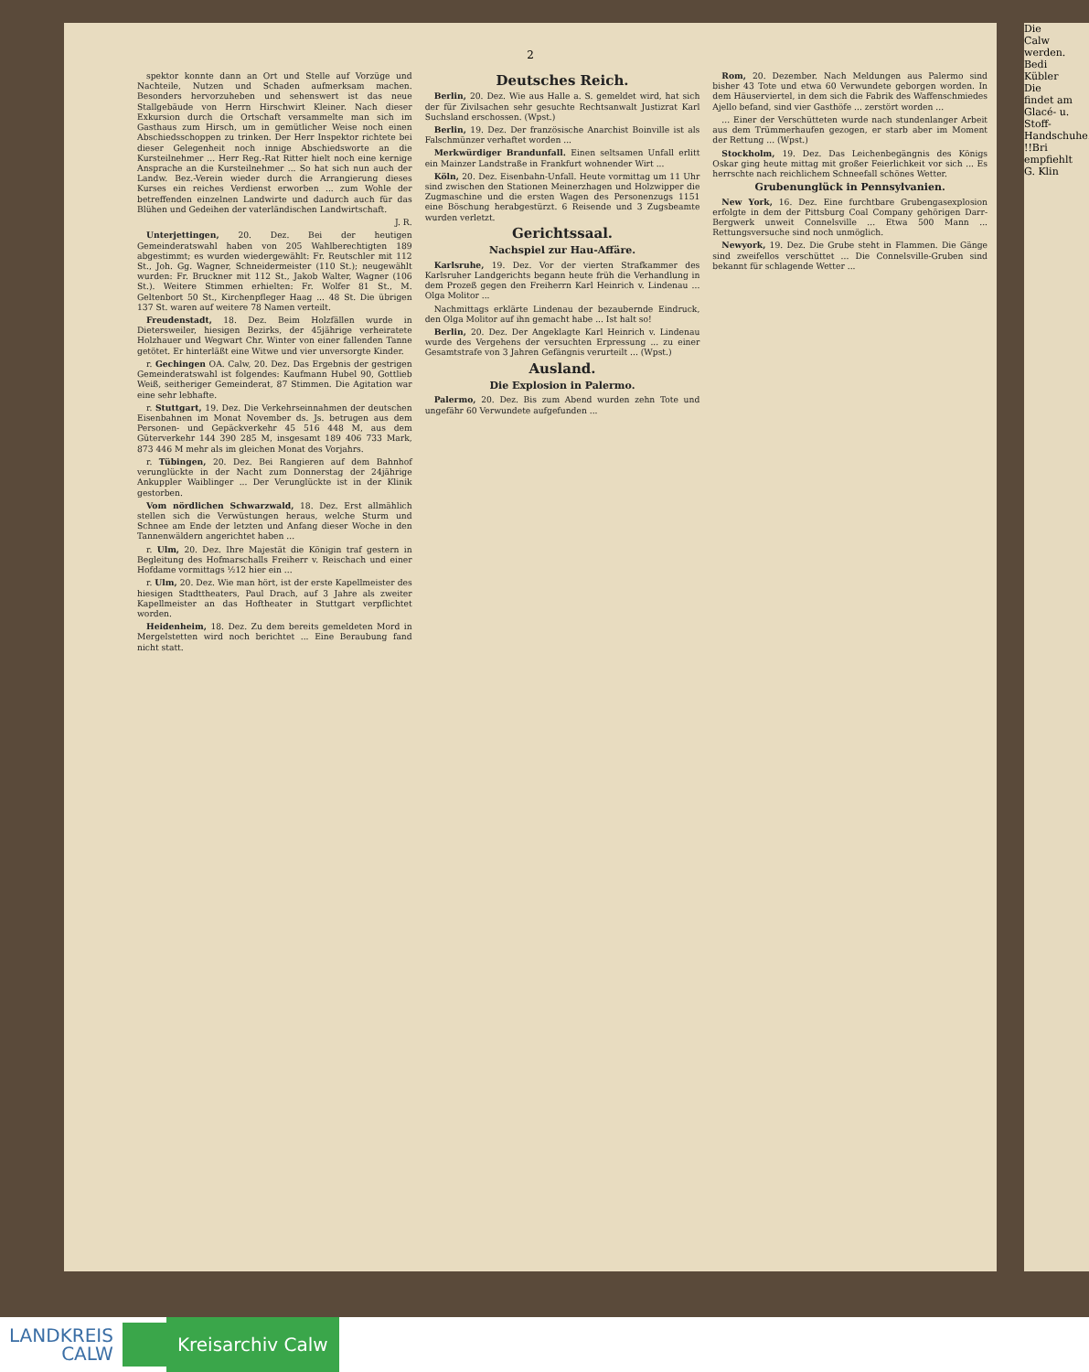2
spektor konnte dann an Ort und Stelle auf Vorzüge und Nachteile, Nutzen und Schaden aufmerksam machen. Besonders hervorzuheben und sehenswert ist das neue Stallgebäude von Herrn Hirschwirt Kleiner. Nach dieser Exkursion durch die Ortschaft versammelte man sich im Gasthaus zum Hirsch, um in gemütlicher Weise noch einen Abschiedsschoppen zu trinken. Der Herr Inspektor richtete bei dieser Gelegenheit noch innige Abschiedsworte an die Kursteilnehmer ... Herr Reg.-Rat Ritter hielt noch eine kernige Ansprache an die Kursteilnehmer ... So hat sich nun auch der Landw. Bez.-Verein wieder durch die Arrangierung dieses Kurses ein reiches Verdienst erworben ... zum Wohle der betreffenden einzelnen Landwirte und dadurch auch für das Blühen und Gedeihen der vaterländischen Landwirtschaft.
J. R.
Unterjettingen, 20. Dez. Bei der heutigen Gemeinderatswahl haben von 205 Wahlberechtigten 189 abgestimmt; es wurden wiedergewählt: Fr. Reutschler mit 112 St., Joh. Gg. Wagner, Schneidermeister (110 St.); neugewählt wurden: Fr. Bruckner mit 112 St., Jakob Walter, Wagner (106 St.). Weitere Stimmen erhielten: Fr. Wolfer 81 St., M. Geltenbort 50 St., Kirchenpfleger Haag ... 48 St. Die übrigen 137 St. waren auf weitere 78 Namen verteilt.
Freudenstadt, 18. Dez. Beim Holzfällen wurde in Dietersweiler, hiesigen Bezirks, der 45jährige verheiratete Holzhauer und Wegwart Chr. Winter von einer fallenden Tanne getötet. Er hinterläßt eine Witwe und vier unversorgte Kinder.
r. Gechingen OA. Calw, 20. Dez. Das Ergebnis der gestrigen Gemeinderatswahl ist folgendes: Kaufmann Hubel 90, Gottlieb Weiß, seitheriger Gemeinderat, 87 Stimmen. Die Agitation war eine sehr lebhafte.
r. Stuttgart, 19. Dez. Die Verkehrseinnahmen der deutschen Eisenbahnen im Monat November ds. Js. betrugen aus dem Personen- und Gepäckverkehr 45 516 448 M, aus dem Güterverkehr 144 390 285 M, insgesamt 189 406 733 Mark, 873 446 M mehr als im gleichen Monat des Vorjahrs.
r. Tübingen, 20. Dez. Bei Rangieren auf dem Bahnhof verunglückte in der Nacht zum Donnerstag der 24jährige Ankuppler Waiblinger ... Der Verunglückte ist in der Klinik gestorben.
Vom nördlichen Schwarzwald, 18. Dez. Erst allmählich stellen sich die Verwüstungen heraus, welche Sturm und Schnee am Ende der letzten und Anfang dieser Woche in den Tannenwäldern angerichtet haben ...
r. Ulm, 20. Dez. Ihre Majestät die Königin traf gestern in Begleitung des Hofmarschalls Freiherr v. Reischach und einer Hofdame vormittags ½12 hier ein ...
r. Ulm, 20. Dez. Wie man hört, ist der erste Kapellmeister des hiesigen Stadttheaters, Paul Drach, auf 3 Jahre als zweiter Kapellmeister an das Hoftheater in Stuttgart verpflichtet worden.
Heidenheim, 18. Dez. Zu dem bereits gemeldeten Mord in Mergelstetten wird noch berichtet ... Eine Beraubung fand nicht statt.
Deutsches Reich.
Berlin, 20. Dez. Wie aus Halle a. S. gemeldet wird, hat sich der für Zivilsachen sehr gesuchte Rechtsanwalt Justizrat Karl Suchsland erschossen. (Wpst.)
Berlin, 19. Dez. Der französische Anarchist Boinville ist als Falschmünzer verhaftet worden ...
Merkwürdiger Brandunfall. Einen seltsamen Unfall erlitt ein Mainzer Landstraße in Frankfurt wohnender Wirt ...
Köln, 20. Dez. Eisenbahn-Unfall. Heute vormittag um 11 Uhr sind zwischen den Stationen Meinerzhagen und Holzwipper die Zugmaschine und die ersten Wagen des Personenzugs 1151 eine Böschung herabgestürzt. 6 Reisende und 3 Zugsbeamte wurden verletzt.
Gerichtssaal.
Nachspiel zur Hau-Affäre.
Karlsruhe, 19. Dez. Vor der vierten Strafkammer des Karlsruher Landgerichts begann heute früh die Verhandlung in dem Prozeß gegen den Freiherrn Karl Heinrich v. Lindenau ... Olga Molitor ...
Nachmittags erklärte Lindenau der bezaubernde Eindruck, den Olga Molitor auf ihn gemacht habe ... Ist halt so!
Berlin, 20. Dez. Der Angeklagte Karl Heinrich v. Lindenau wurde des Vergehens der versuchten Erpressung ... zu einer Gesamtstrafe von 3 Jahren Gefängnis verurteilt ... (Wpst.)
Ausland.
Die Explosion in Palermo.
Palermo, 20. Dez. Bis zum Abend wurden zehn Tote und ungefähr 60 Verwundete aufgefunden ...
Rom, 20. Dezember. Nach Meldungen aus Palermo sind bisher 43 Tote und etwa 60 Verwundete geborgen worden. In dem Häuserviertel, in dem sich die Fabrik des Waffenschmiedes Ajello befand, sind vier Gasthöfe ... zerstört worden ...
... Einer der Verschütteten wurde nach stundenlanger Arbeit aus dem Trümmerhaufen gezogen, er starb aber im Moment der Rettung ... (Wpst.)
Stockholm, 19. Dez. Das Leichenbegängnis des Königs Oskar ging heute mittag mit großer Feierlichkeit vor sich ... Es herrschte nach reichlichem Schneefall schönes Wetter.
Grubenunglück in Pennsylvanien.
New York, 16. Dez. Eine furchtbare Grubengasexplosion erfolgte in dem der Pittsburg Coal Company gehörigen Darr-Bergwerk unweit Connelsville ... Etwa 500 Mann ... Rettungsversuche sind noch unmöglich.
Newyork, 19. Dez. Die Grube steht in Flammen. Die Gänge sind zweifellos verschüttet ... Die Connelsville-Gruben sind bekannt für schlagende Wetter ...
Die
Calw
werden.
Bedi
Kübler
Die
findet am
Glacé- u. Stoff-Handschuhe.
!!Bri
empfiehlt
G. Klin
LANDKREIS
CALW
Kreisarchiv Calw